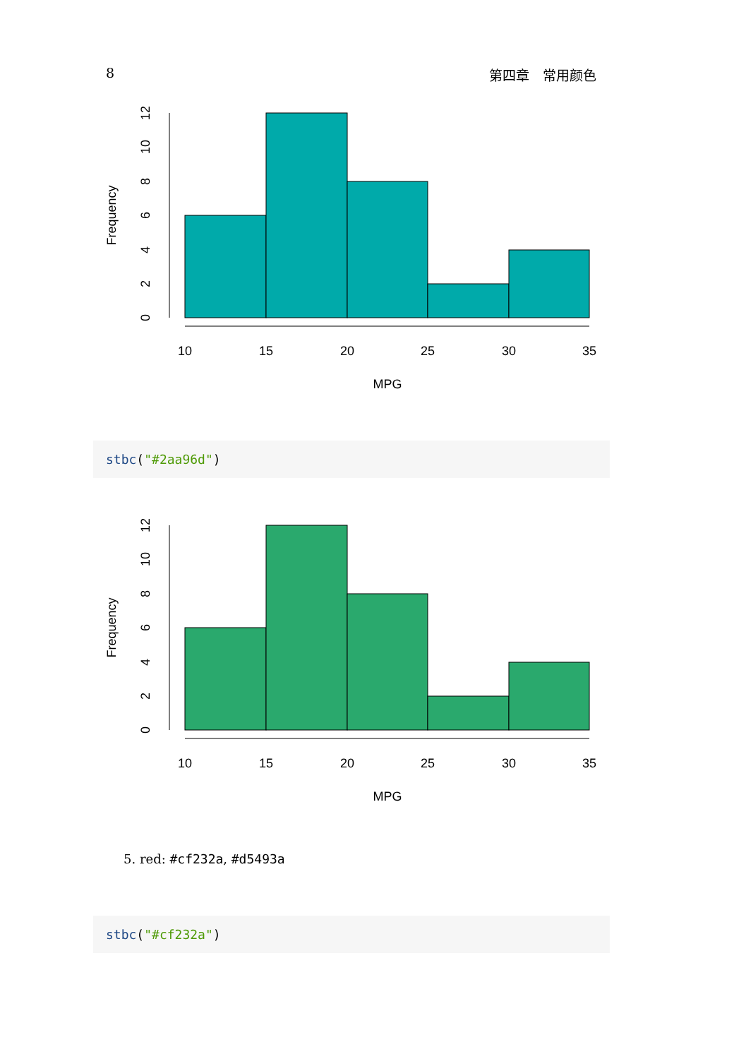8 第四章　常用颜色
10
15
20
25
30
35
MPG
Frequency
0
2
4
6
8
10
12
stbc("#2aa96d")
10
15
20
25
30
35
MPG
Frequency
0
2
4
6
8
10
12
5. red: #cf232a, #d5493a
stbc("#cf232a")